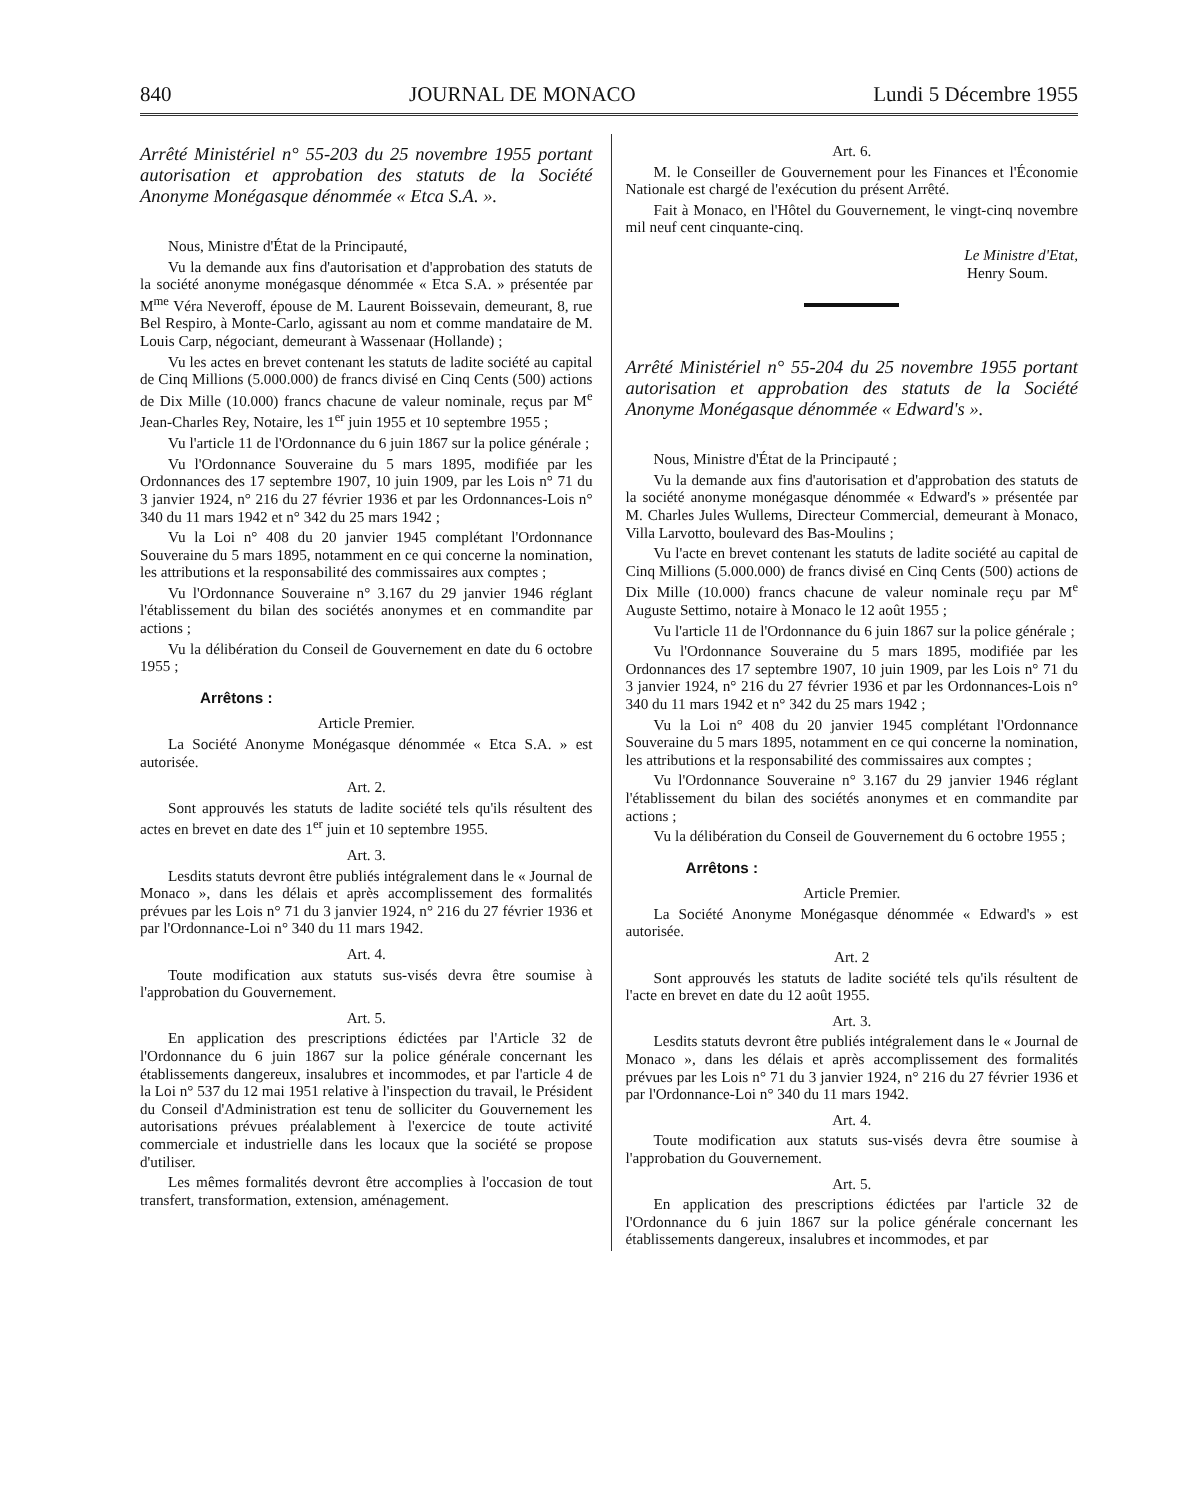840 JOURNAL DE MONACO Lundi 5 Décembre 1955
Arrêté Ministériel n° 55-203 du 25 novembre 1955 portant autorisation et approbation des statuts de la Société Anonyme Monégasque dénommée « Etca S.A. ».
Nous, Ministre d'État de la Principauté,
Vu la demande aux fins d'autorisation et d'approbation des statuts de la société anonyme monégasque dénommée « Etca S.A. » présentée par M<sup>me</sup> Véra Neveroff, épouse de M. Laurent Boissevain, demeurant, 8, rue Bel Respiro, à Monte-Carlo, agissant au nom et comme mandataire de M. Louis Carp, négociant, demeurant à Wassenaar (Hollande) ;
Vu les actes en brevet contenant les statuts de ladite société au capital de Cinq Millions (5.000.000) de francs divisé en Cinq Cents (500) actions de Dix Mille (10.000) francs chacune de valeur nominale, reçus par M<sup>e</sup> Jean-Charles Rey, Notaire, les 1<sup>er</sup> juin 1955 et 10 septembre 1955 ;
Vu l'article 11 de l'Ordonnance du 6 juin 1867 sur la police générale ;
Vu l'Ordonnance Souveraine du 5 mars 1895, modifiée par les Ordonnances des 17 septembre 1907, 10 juin 1909, par les Lois n° 71 du 3 janvier 1924, n° 216 du 27 février 1936 et par les Ordonnances-Lois n° 340 du 11 mars 1942 et n° 342 du 25 mars 1942 ;
Vu la Loi n° 408 du 20 janvier 1945 complétant l'Ordonnance Souveraine du 5 mars 1895, notamment en ce qui concerne la nomination, les attributions et la responsabilité des commissaires aux comptes ;
Vu l'Ordonnance Souveraine n° 3.167 du 29 janvier 1946 réglant l'établissement du bilan des sociétés anonymes et en commandite par actions ;
Vu la délibération du Conseil de Gouvernement en date du 6 octobre 1955 ;
Arrêtons :
Article Premier.
La Société Anonyme Monégasque dénommée « Etca S.A. » est autorisée.
Art. 2.
Sont approuvés les statuts de ladite société tels qu'ils résultent des actes en brevet en date des 1<sup>er</sup> juin et 10 septembre 1955.
Art. 3.
Lesdits statuts devront être publiés intégralement dans le « Journal de Monaco », dans les délais et après accomplissement des formalités prévues par les Lois n° 71 du 3 janvier 1924, n° 216 du 27 février 1936 et par l'Ordonnance-Loi n° 340 du 11 mars 1942.
Art. 4.
Toute modification aux statuts sus-visés devra être soumise à l'approbation du Gouvernement.
Art. 5.
En application des prescriptions édictées par l'Article 32 de l'Ordonnance du 6 juin 1867 sur la police générale concernant les établissements dangereux, insalubres et incommodes, et par l'article 4 de la Loi n° 537 du 12 mai 1951 relative à l'inspection du travail, le Président du Conseil d'Administration est tenu de solliciter du Gouvernement les autorisations prévues préalablement à l'exercice de toute activité commerciale et industrielle dans les locaux que la société se propose d'utiliser.
Les mêmes formalités devront être accomplies à l'occasion de tout transfert, transformation, extension, aménagement.
Art. 6.
M. le Conseiller de Gouvernement pour les Finances et l'Économie Nationale est chargé de l'exécution du présent Arrêté.
Fait à Monaco, en l'Hôtel du Gouvernement, le vingt-cinq novembre mil neuf cent cinquante-cinq.
Le Ministre d'Etat,
Henry Soum.
Arrêté Ministériel n° 55-204 du 25 novembre 1955 portant autorisation et approbation des statuts de la Société Anonyme Monégasque dénommée « Edward's ».
Nous, Ministre d'État de la Principauté ;
Vu la demande aux fins d'autorisation et d'approbation des statuts de la société anonyme monégasque dénommée « Edward's » présentée par M. Charles Jules Wullems, Directeur Commercial, demeurant à Monaco, Villa Larvotto, boulevard des Bas-Moulins ;
Vu l'acte en brevet contenant les statuts de ladite société au capital de Cinq Millions (5.000.000) de francs divisé en Cinq Cents (500) actions de Dix Mille (10.000) francs chacune de valeur nominale reçu par M<sup>e</sup> Auguste Settimo, notaire à Monaco le 12 août 1955 ;
Vu l'article 11 de l'Ordonnance du 6 juin 1867 sur la police générale ;
Vu l'Ordonnance Souveraine du 5 mars 1895, modifiée par les Ordonnances des 17 septembre 1907, 10 juin 1909, par les Lois n° 71 du 3 janvier 1924, n° 216 du 27 février 1936 et par les Ordonnances-Lois n° 340 du 11 mars 1942 et n° 342 du 25 mars 1942 ;
Vu la Loi n° 408 du 20 janvier 1945 complétant l'Ordonnance Souveraine du 5 mars 1895, notamment en ce qui concerne la nomination, les attributions et la responsabilité des commissaires aux comptes ;
Vu l'Ordonnance Souveraine n° 3.167 du 29 janvier 1946 réglant l'établissement du bilan des sociétés anonymes et en commandite par actions ;
Vu la délibération du Conseil de Gouvernement du 6 octobre 1955 ;
Arrêtons :
Article Premier.
La Société Anonyme Monégasque dénommée « Edward's » est autorisée.
Art. 2
Sont approuvés les statuts de ladite société tels qu'ils résultent de l'acte en brevet en date du 12 août 1955.
Art. 3.
Lesdits statuts devront être publiés intégralement dans le « Journal de Monaco », dans les délais et après accomplissement des formalités prévues par les Lois n° 71 du 3 janvier 1924, n° 216 du 27 février 1936 et par l'Ordonnance-Loi n° 340 du 11 mars 1942.
Art. 4.
Toute modification aux statuts sus-visés devra être soumise à l'approbation du Gouvernement.
Art. 5.
En application des prescriptions édictées par l'article 32 de l'Ordonnance du 6 juin 1867 sur la police générale concernant les établissements dangereux, insalubres et incommodes, et par